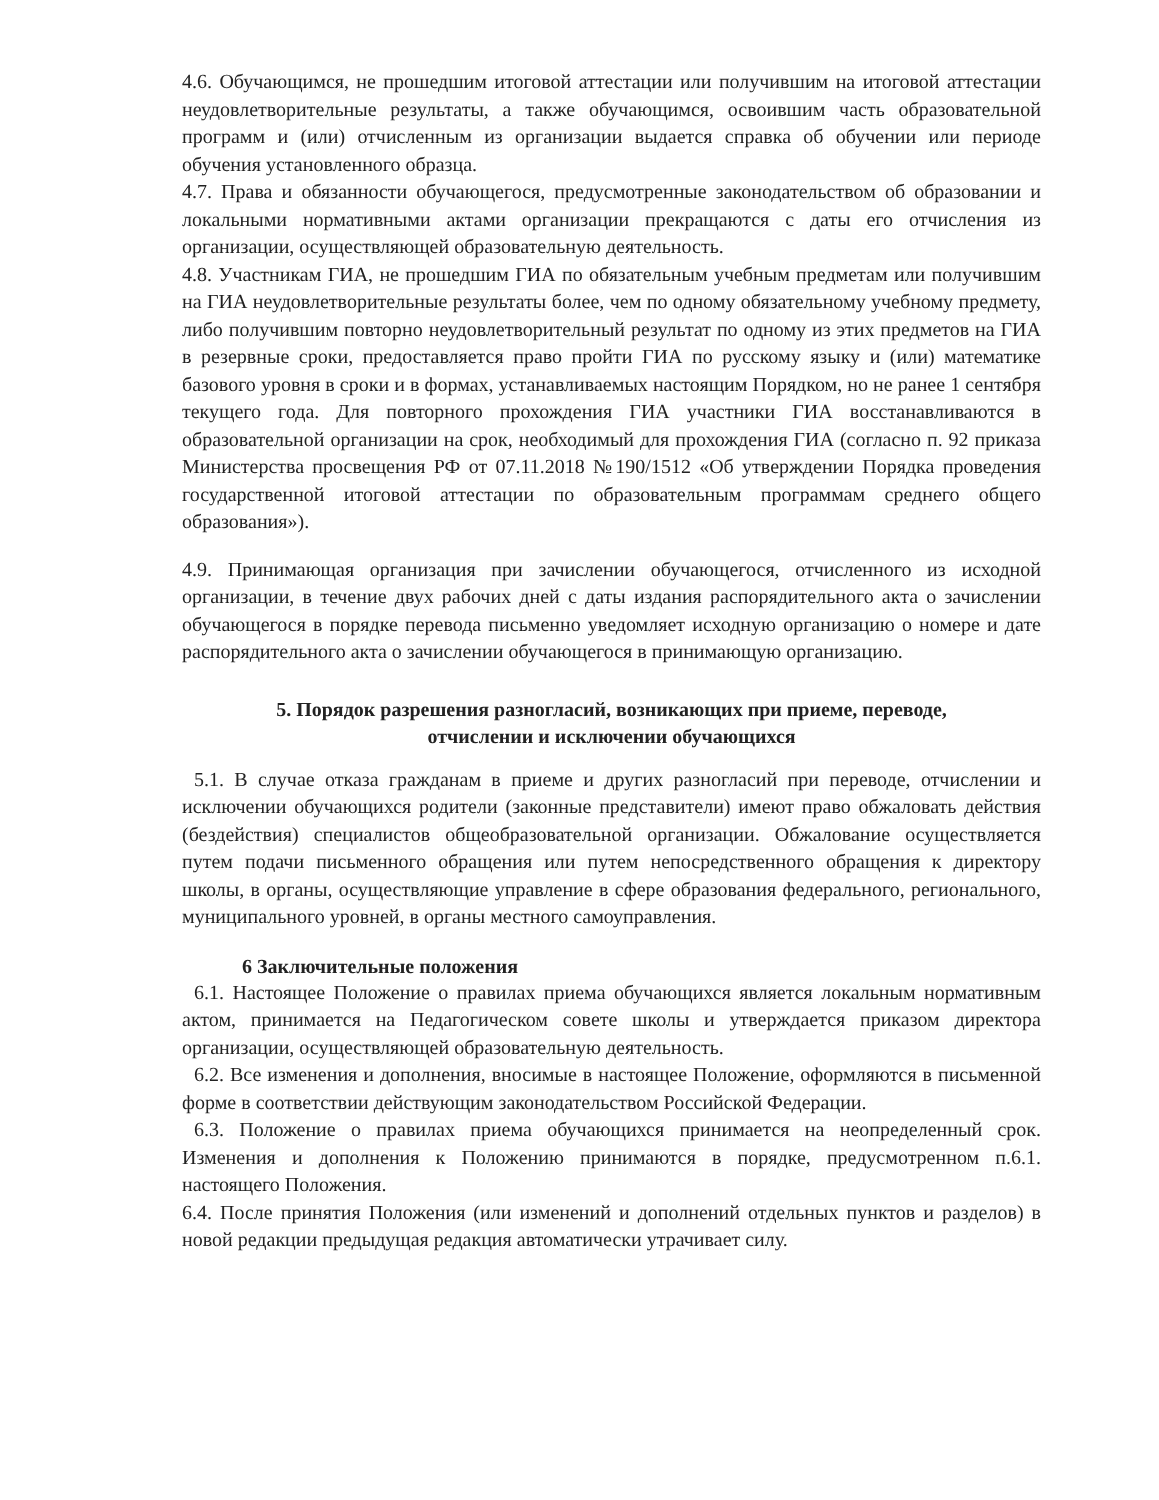4.6. Обучающимся, не прошедшим итоговой аттестации или получившим на итоговой аттестации неудовлетворительные результаты, а также обучающимся, освоившим часть образовательной программ и (или) отчисленным из организации выдается справка об обучении или периоде обучения установленного образца.
4.7. Права и обязанности обучающегося, предусмотренные законодательством об образовании и локальными нормативными актами организации прекращаются с даты его отчисления из организации, осуществляющей образовательную деятельность.
4.8. Участникам ГИА, не прошедшим ГИА по обязательным учебным предметам или получившим на ГИА неудовлетворительные результаты более, чем по одному обязательному учебному предмету, либо получившим повторно неудовлетворительный результат по одному из этих предметов на ГИА в резервные сроки, предоставляется право пройти ГИА по русскому языку и (или) математике базового уровня в сроки и в формах, устанавливаемых настоящим Порядком, но не ранее 1 сентября текущего года. Для повторного прохождения ГИА участники ГИА восстанавливаются в образовательной организации на срок, необходимый для прохождения ГИА (согласно п. 92 приказа Министерства просвещения РФ от 07.11.2018 №190/1512 «Об утверждении Порядка проведения государственной итоговой аттестации по образовательным программам среднего общего образования»).
4.9. Принимающая организация при зачислении обучающегося, отчисленного из исходной организации, в течение двух рабочих дней с даты издания распорядительного акта о зачислении обучающегося в порядке перевода письменно уведомляет исходную организацию о номере и дате распорядительного акта о зачислении обучающегося в принимающую организацию.
5. Порядок разрешения разногласий, возникающих при приеме, переводе,
отчислении и исключении обучающихся
5.1. В случае отказа гражданам в приеме и других разногласий при переводе, отчислении и исключении обучающихся родители (законные представители) имеют право обжаловать действия (бездействия) специалистов общеобразовательной организации. Обжалование осуществляется путем подачи письменного обращения или путем непосредственного обращения к директору школы, в органы, осуществляющие управление в сфере образования федерального, регионального, муниципального уровней, в органы местного самоуправления.
6 Заключительные положения
6.1. Настоящее Положение о правилах приема обучающихся является локальным нормативным актом, принимается на Педагогическом совете школы и утверждается приказом директора организации, осуществляющей образовательную деятельность.
6.2. Все изменения и дополнения, вносимые в настоящее Положение, оформляются в письменной форме в соответствии действующим законодательством Российской Федерации.
6.3. Положение о правилах приема обучающихся принимается на неопределенный срок. Изменения и дополнения к Положению принимаются в порядке, предусмотренном п.6.1. настоящего Положения.
6.4. После принятия Положения (или изменений и дополнений отдельных пунктов и разделов) в новой редакции предыдущая редакция автоматически утрачивает силу.